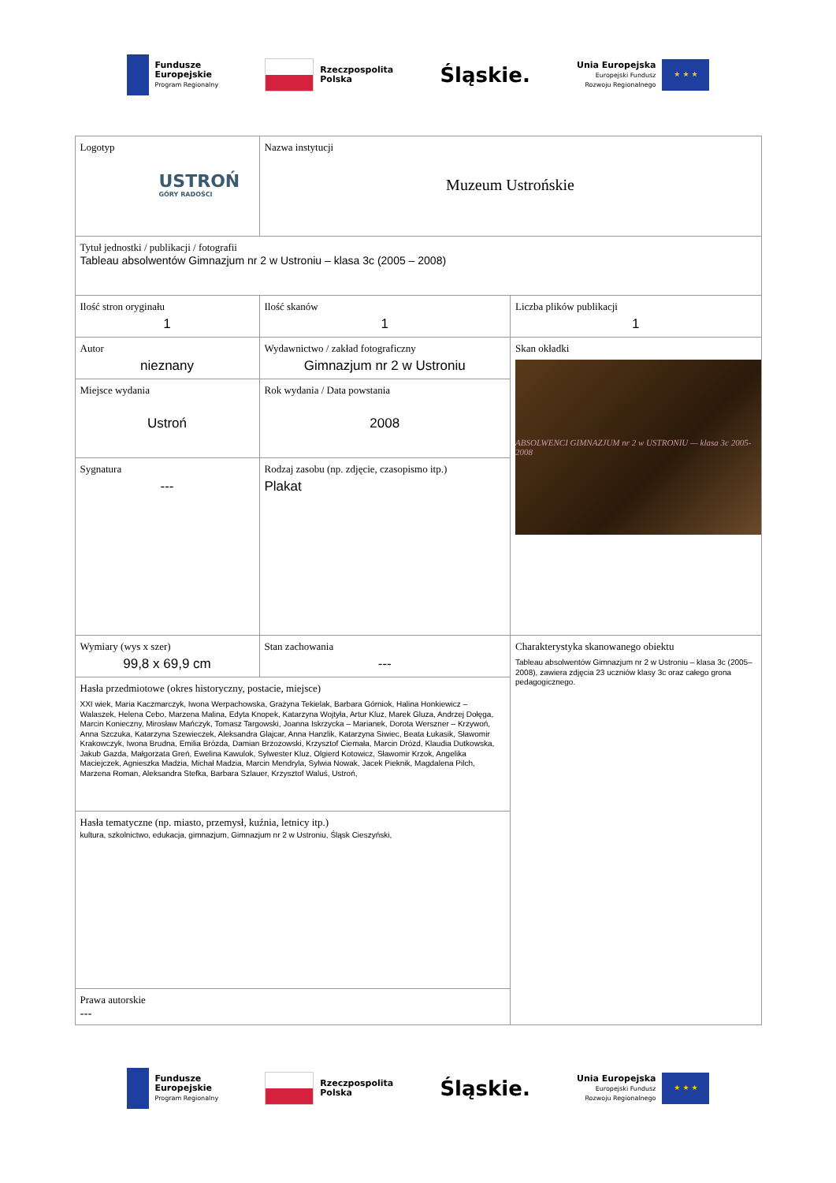Fundusze
Europejskie
Program Regionalny
Rzeczpospolita
Polska
Śląskie.
Unia Europejska
Europejski Fundusz
Rozwoju Regionalnego
★ ★ ★
| Logotyp USTROŃ GÓRY RADOŚCI | Nazwa instytucji Muzeum Ustrońskie | |
| Tytuł jednostki / publikacji / fotografii Tableau absolwentów Gimnazjum nr 2 w Ustroniu – klasa 3c (2005 – 2008) | | |
| Ilość stron oryginału 1 | Ilość skanów 1 | Liczba plików publikacji 1 |
| Autor nieznany | Wydawnictwo / zakład fotograficzny Gimnazjum nr 2 w Ustroniu | Skan okładki ABSOLWENCI GIMNAZJUM nr 2 w USTRONIU — klasa 3c 2005-2008 |
| Miejsce wydania Ustroń | Rok wydania / Data powstania 2008 | |
| Sygnatura --- | Rodzaj zasobu (np. zdjęcie, czasopismo itp.) Plakat | |
| Wymiary (wys x szer) 99,8 x 69,9 cm | Stan zachowania --- | Charakterystyka skanowanego obiektu Tableau absolwentów Gimnazjum nr 2 w Ustroniu – klasa 3c (2005– 2008), zawiera zdjęcia 23 uczniów klasy 3c oraz całego grona pedagogicznego. |
| Hasła przedmiotowe (okres historyczny, postacie, miejsce) XXI wiek, Maria Kaczmarczyk, Iwona Werpachowska, Grażyna Tekielak, Barbara Górniok, Halina Honkiewicz – Walaszek, Helena Cebo, Marzena Malina, Edyta Knopek, Katarzyna Wojtyła, Artur Kluz, Marek Gluza, Andrzej Dołęga, Marcin Konieczny, Mirosław Mańczyk, Tomasz Targowski, Joanna Iskrzycka – Marianek, Dorota Werszner – Krzywoń, Anna Szczuka, Katarzyna Szewieczek, Aleksandra Glajcar, Anna Hanzlik, Katarzyna Siwiec, Beata Łukasik, Sławomir Krakowczyk, Iwona Brudna, Emilia Brózda, Damian Brzozowski, Krzysztof Ciemała, Marcin Drózd, Klaudia Dutkowska, Jakub Gazda, Małgorzata Greń, Ewelina Kawulok, Sylwester Kluz, Olgierd Kotowicz, Sławomir Krzok, Angelika Maciejczek, Agnieszka Madzia, Michał Madzia, Marcin Mendryla, Sylwia Nowak, Jacek Pieknik, Magdalena Pilch, Marzena Roman, Aleksandra Stefka, Barbara Szlauer, Krzysztof Waluś, Ustroń, | | |
| Hasła tematyczne (np. miasto, przemysł, kuźnia, letnicy itp.) kultura, szkolnictwo, edukacja, gimnazjum, Gimnazjum nr 2 w Ustroniu, Śląsk Cieszyński, | | |
| Prawa autorskie --- | | |
Fundusze
Europejskie
Program Regionalny
Rzeczpospolita
Polska
Śląskie.
Unia Europejska
Europejski Fundusz
Rozwoju Regionalnego
★ ★ ★